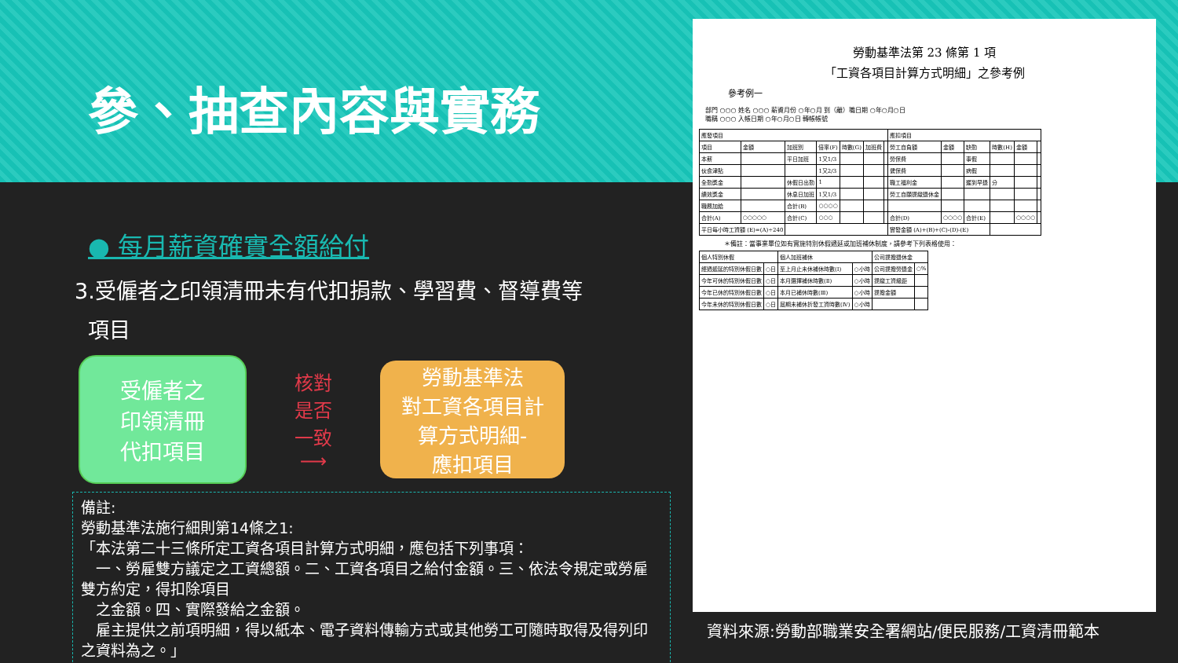參、抽查內容與實務
● 每月薪資確實全額給付
3.受僱者之印領清冊未有代扣捐款、學習費、督導費等
項目
受僱者之
印領清冊
代扣項目
核對
是否
一致
⟶
勞動基準法
對工資各項目計
算方式明細-
應扣項目
備註:
勞動基準法施行細則第14條之1:
「本法第二十三條所定工資各項目計算方式明細，應包括下列事項：
　一、勞雇雙方議定之工資總額。二、工資各項目之給付金額。三、依法令規定或勞雇雙方約定，得扣除項目
　之金額。四、實際發給之金額。
　雇主提供之前項明細，得以紙本、電子資料傳輸方式或其他勞工可隨時取得及得列印之資料為之。」
勞動基準法第 23 條第 1 項
「工資各項目計算方式明細」之參考例
參考例一
部門 ○○○ 姓名 ○○○ 薪資月份 ○年○月 到（離）職日期 ○年○月○日
職稱 ○○○ 入帳日期 ○年○月○日 轉帳帳號
| 應發項目 | | | | | | | 應扣項目 | | | | | |
| 項目 | 金額 | 加班別 | 倍率(F) | 時數(G) | 加班費 | | 勞工自負額 | 金額 | 缺勤 | 時數(H) | 金額 | |
| 本薪 | | 平日加班 | 1又1/3 | | | | 勞保費 | | 事假 | | | |
| 伙食津貼 | | | 1又2/3 | | | | 健保費 | | 病假 | | | |
| 全勤獎金 | | 休假日出勤 | 1 | | | | 職工福利金 | | 遲到早退 | 分 | | |
| 績效獎金 | | 休息日加班 | 1又1/3 | | | | 勞工自願提繳退休金 | | | | | |
| 職務加給 | | 合計(B) | ○○○○ | | | | | | | | | |
| 合計(A) | ○○○○○ | 合計(C) | ○○○ | | | | 合計(D) | ○○○○ | 合計(E) | | ○○○○ | |
| 平日每小時工資額 (E)=(A)÷240 | | | | | | | 實發金額 (A)+(B)+(C)-(D)-(E) | | | | | |
＊備註：當事業單位如有實施特別休假遞延或加班補休制度，請參考下列表格使用：
| 個人特別休假 | | 個人加班補休 | | 公司提撥退休金 | |
| 經過遞延的特別休假日數 | ○日 | 至上月止未休補休時數(Ⅰ) | ○小時 | 公司提撥勞退金 | ○% |
| 今年可休的特別休假日數 | ○日 | 本月選擇補休時數(Ⅱ) | ○小時 | 提繳工資級距 | |
| 今年已休的特別休假日數 | ○日 | 本月已補休時數(Ⅲ) | ○小時 | 提撥金額 | |
| 今年未休的特別休假日數 | ○日 | 屆期未補休折發工資時數(Ⅳ) | ○小時 | | |
資料來源:勞動部職業安全署網站/便民服務/工資清冊範本